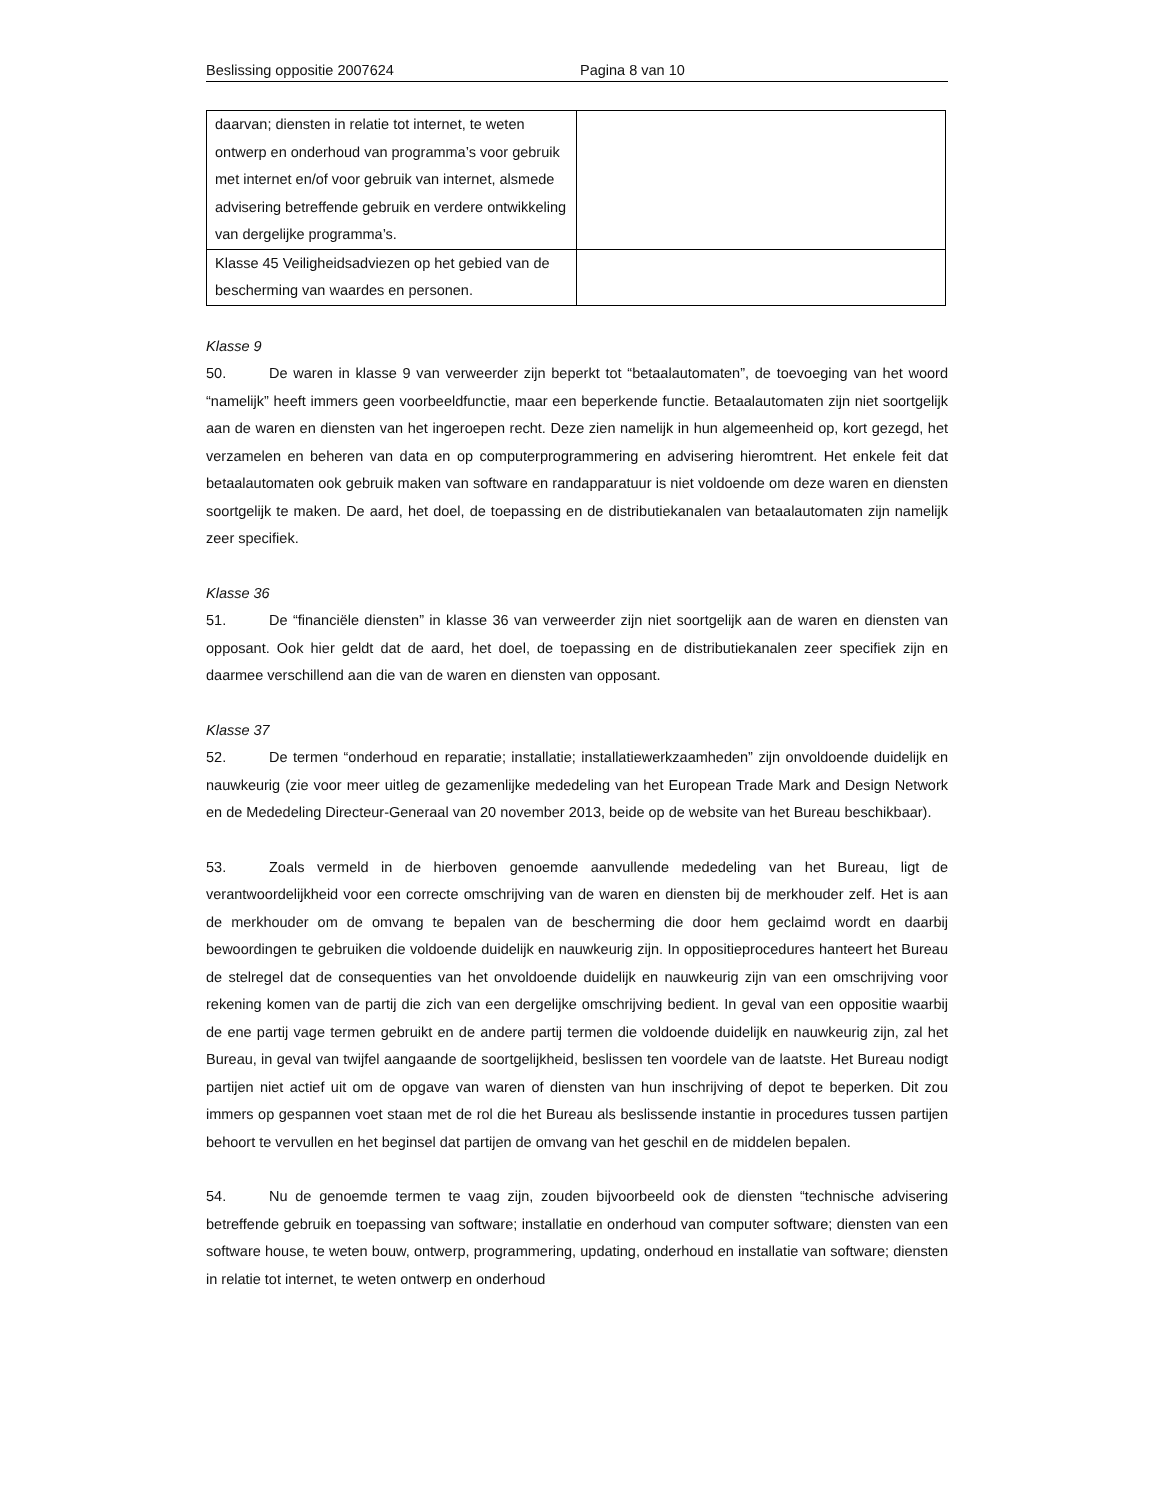Beslissing oppositie 2007624 Pagina 8 van 10
| daarvan; diensten in relatie tot internet, te weten ontwerp en onderhoud van programma’s voor gebruik met internet en/of voor gebruik van internet, alsmede advisering betreffende gebruik en verdere ontwikkeling van dergelijke programma’s. | |
| Klasse 45 Veiligheidsadviezen op het gebied van de bescherming van waardes en personen. | |
Klasse 9
50. De waren in klasse 9 van verweerder zijn beperkt tot “betaalautomaten”, de toevoeging van het woord “namelijk” heeft immers geen voorbeeldfunctie, maar een beperkende functie. Betaalautomaten zijn niet soortgelijk aan de waren en diensten van het ingeroepen recht. Deze zien namelijk in hun algemeenheid op, kort gezegd, het verzamelen en beheren van data en op computerprogrammering en advisering hieromtrent. Het enkele feit dat betaalautomaten ook gebruik maken van software en randapparatuur is niet voldoende om deze waren en diensten soortgelijk te maken. De aard, het doel, de toepassing en de distributiekanalen van betaalautomaten zijn namelijk zeer specifiek.
Klasse 36
51. De “financiële diensten” in klasse 36 van verweerder zijn niet soortgelijk aan de waren en diensten van opposant. Ook hier geldt dat de aard, het doel, de toepassing en de distributiekanalen zeer specifiek zijn en daarmee verschillend aan die van de waren en diensten van opposant.
Klasse 37
52. De termen “onderhoud en reparatie; installatie; installatiewerkzaamheden” zijn onvoldoende duidelijk en nauwkeurig (zie voor meer uitleg de gezamenlijke mededeling van het European Trade Mark and Design Network en de Mededeling Directeur-Generaal van 20 november 2013, beide op de website van het Bureau beschikbaar).
53. Zoals vermeld in de hierboven genoemde aanvullende mededeling van het Bureau, ligt de verantwoordelijkheid voor een correcte omschrijving van de waren en diensten bij de merkhouder zelf. Het is aan de merkhouder om de omvang te bepalen van de bescherming die door hem geclaimd wordt en daarbij bewoordingen te gebruiken die voldoende duidelijk en nauwkeurig zijn. In oppositieprocedures hanteert het Bureau de stelregel dat de consequenties van het onvoldoende duidelijk en nauwkeurig zijn van een omschrijving voor rekening komen van de partij die zich van een dergelijke omschrijving bedient. In geval van een oppositie waarbij de ene partij vage termen gebruikt en de andere partij termen die voldoende duidelijk en nauwkeurig zijn, zal het Bureau, in geval van twijfel aangaande de soortgelijkheid, beslissen ten voordele van de laatste. Het Bureau nodigt partijen niet actief uit om de opgave van waren of diensten van hun inschrijving of depot te beperken. Dit zou immers op gespannen voet staan met de rol die het Bureau als beslissende instantie in procedures tussen partijen behoort te vervullen en het beginsel dat partijen de omvang van het geschil en de middelen bepalen.
54. Nu de genoemde termen te vaag zijn, zouden bijvoorbeeld ook de diensten “technische advisering betreffende gebruik en toepassing van software; installatie en onderhoud van computer software; diensten van een software house, te weten bouw, ontwerp, programmering, updating, onderhoud en installatie van software; diensten in relatie tot internet, te weten ontwerp en onderhoud